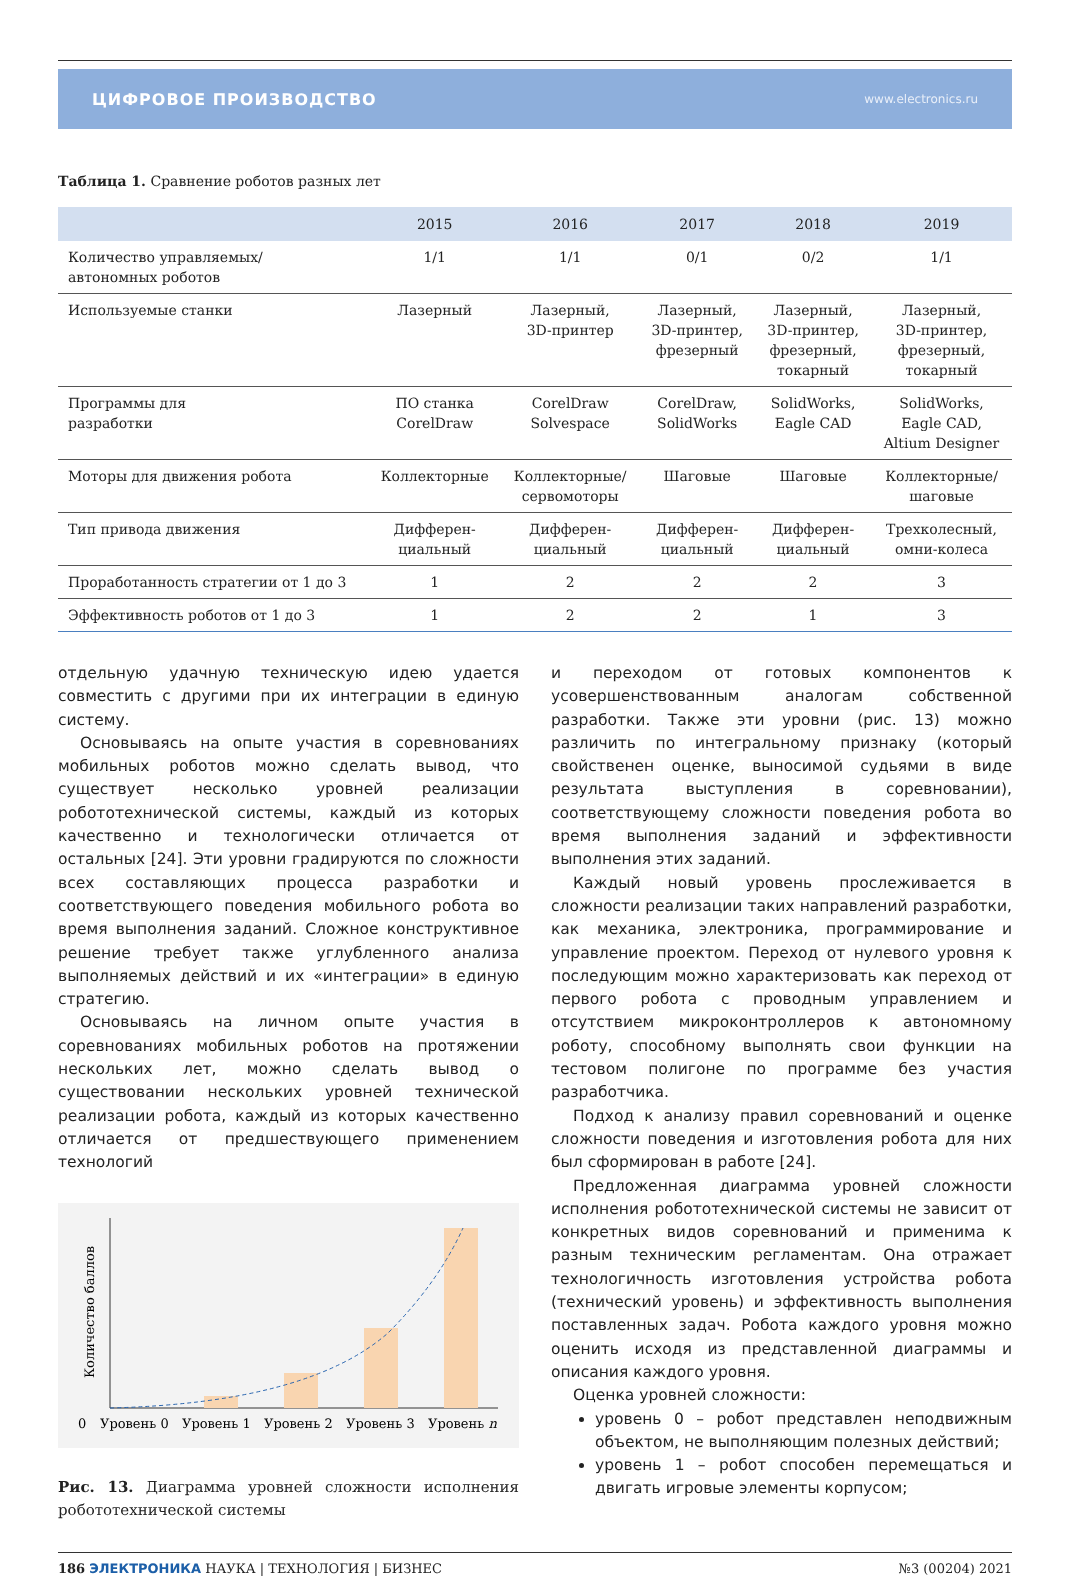ЦИФРОВОЕ ПРОИЗВОДСТВО www.electronics.ru
Таблица 1. Сравнение роботов разных лет
| | 2015 | 2016 | 2017 | 2018 | 2019 |
| --- | --- | --- | --- | --- | --- |
| Количество управляемых/ автономных роботов | 1/1 | 1/1 | 0/1 | 0/2 | 1/1 |
| Используемые станки | Лазерный | Лазерный, 3D-принтер | Лазерный, 3D-принтер, фрезерный | Лазерный, 3D-принтер, фрезерный, токарный | Лазерный, 3D-принтер, фрезерный, токарный |
| Программы для разработки | ПО станка CorelDraw | CorelDraw Solvespace | CorelDraw, SolidWorks | SolidWorks, Eagle CAD | SolidWorks, Eagle CAD, Altium Designer |
| Моторы для движения робота | Коллекторные | Коллекторные/ сервомоторы | Шаговые | Шаговые | Коллекторные/ шаговые |
| Тип привода движения | Дифферен- циальный | Дифферен- циальный | Дифферен- циальный | Дифферен- циальный | Трехколесный, омни-колеса |
| Проработанность стратегии от 1 до 3 | 1 | 2 | 2 | 2 | 3 |
| Эффективность роботов от 1 до 3 | 1 | 2 | 2 | 1 | 3 |
отдельную удачную техническую идею удается совместить с другими при их интеграции в единую систему.
Основываясь на опыте участия в соревнованиях мобильных роботов можно сделать вывод, что существует несколько уровней реализации робототехнической системы, каждый из которых качественно и технологически отличается от остальных [24]. Эти уровни градируются по сложности всех составляющих процесса разработки и соответствующего поведения мобильного робота во время выполнения заданий. Сложное конструктивное решение требует также углубленного анализа выполняемых действий и их «интеграции» в единую стратегию.
Основываясь на личном опыте участия в соревнованиях мобильных роботов на протяжении нескольких лет, можно сделать вывод о существовании нескольких уровней технической реализации робота, каждый из которых качественно отличается от предшествующего применением технологий
Количество баллов
0
Уровень 0
Уровень 1
Уровень 2
Уровень 3
Уровень n
Рис. 13. Диаграмма уровней сложности исполнения робототехнической системы
и переходом от готовых компонентов к усовершенствованным аналогам собственной разработки. Также эти уровни (рис. 13) можно различить по интегральному признаку (который свойственен оценке, выносимой судьями в виде результата выступления в соревновании), соответствующему сложности поведения робота во время выполнения заданий и эффективности выполнения этих заданий.
Каждый новый уровень прослеживается в сложности реализации таких направлений разработки, как механика, электроника, программирование и управление проектом. Переход от нулевого уровня к последующим можно характеризовать как переход от первого робота с проводным управлением и отсутствием микроконтроллеров к автономному роботу, способному выполнять свои функции на тестовом полигоне по программе без участия разработчика.
Подход к анализу правил соревнований и оценке сложности поведения и изготовления робота для них был сформирован в работе [24].
Предложенная диаграмма уровней сложности исполнения робототехнической системы не зависит от конкретных видов соревнований и применима к разным техническим регламентам. Она отражает технологичность изготовления устройства робота (технический уровень) и эффективность выполнения поставленных задач. Робота каждого уровня можно оценить исходя из представленной диаграммы и описания каждого уровня.
Оценка уровней сложности:
уровень 0 – робот представлен неподвижным объектом, не выполняющим полезных действий;
уровень 1 – робот способен перемещаться и двигать игровые элементы корпусом;
186 ЭЛЕКТРОНИКА НАУКА | ТЕХНОЛОГИЯ | БИЗНЕС №3 (00204) 2021